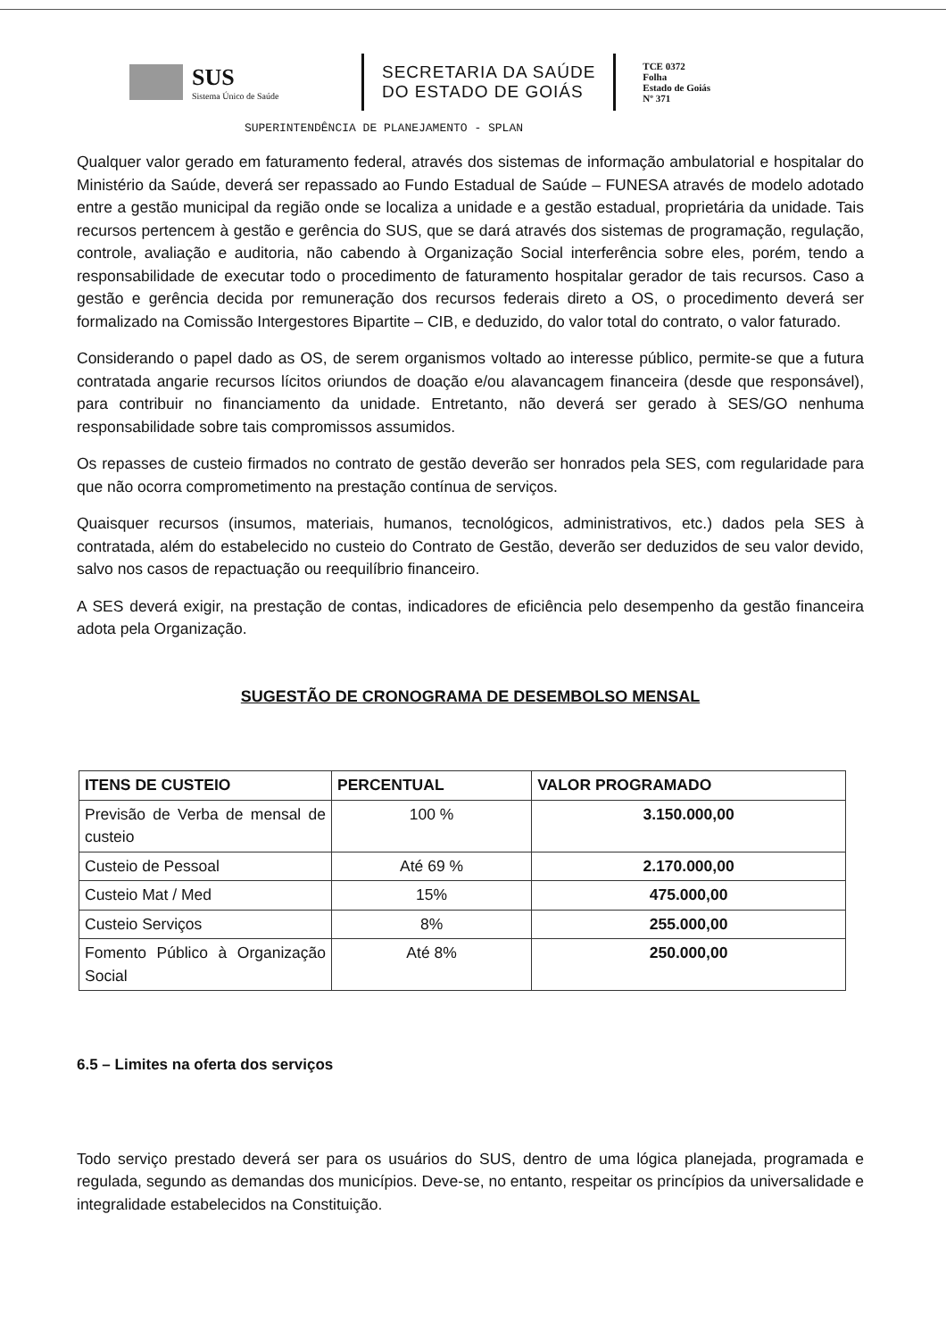SUS
Sistema Único de Saúde
SECRETARIA DA SAÚDE
DO ESTADO DE GOIÁS
TCE 0372
Folha
Estado de Goiás
Nº 371
SUPERINTENDÊNCIA DE PLANEJAMENTO - SPLAN
Qualquer valor gerado em faturamento federal, através dos sistemas de informação ambulatorial e hospitalar do Ministério da Saúde, deverá ser repassado ao Fundo Estadual de Saúde – FUNESA através de modelo adotado entre a gestão municipal da região onde se localiza a unidade e a gestão estadual, proprietária da unidade. Tais recursos pertencem à gestão e gerência do SUS, que se dará através dos sistemas de programação, regulação, controle, avaliação e auditoria, não cabendo à Organização Social interferência sobre eles, porém, tendo a responsabilidade de executar todo o procedimento de faturamento hospitalar gerador de tais recursos. Caso a gestão e gerência decida por remuneração dos recursos federais direto a OS, o procedimento deverá ser formalizado na Comissão Intergestores Bipartite – CIB, e deduzido, do valor total do contrato, o valor faturado.
Considerando o papel dado as OS, de serem organismos voltado ao interesse público, permite-se que a futura contratada angarie recursos lícitos oriundos de doação e/ou alavancagem financeira (desde que responsável), para contribuir no financiamento da unidade. Entretanto, não deverá ser gerado à SES/GO nenhuma responsabilidade sobre tais compromissos assumidos.
Os repasses de custeio firmados no contrato de gestão deverão ser honrados pela SES, com regularidade para que não ocorra comprometimento na prestação contínua de serviços.
Quaisquer recursos (insumos, materiais, humanos, tecnológicos, administrativos, etc.) dados pela SES à contratada, além do estabelecido no custeio do Contrato de Gestão, deverão ser deduzidos de seu valor devido, salvo nos casos de repactuação ou reequilíbrio financeiro.
A SES deverá exigir, na prestação de contas, indicadores de eficiência pelo desempenho da gestão financeira adota pela Organização.
SUGESTÃO DE CRONOGRAMA DE DESEMBOLSO MENSAL
| ITENS DE CUSTEIO | PERCENTUAL | VALOR PROGRAMADO |
| --- | --- | --- |
| Previsão de Verba de mensal de custeio | 100 % | 3.150.000,00 |
| Custeio de Pessoal | Até 69 % | 2.170.000,00 |
| Custeio Mat / Med | 15% | 475.000,00 |
| Custeio Serviços | 8% | 255.000,00 |
| Fomento Público à Organização Social | Até 8% | 250.000,00 |
6.5 – Limites na oferta dos serviços
Todo serviço prestado deverá ser para os usuários do SUS, dentro de uma lógica planejada, programada e regulada, segundo as demandas dos municípios. Deve-se, no entanto, respeitar os princípios da universalidade e integralidade estabelecidos na Constituição.